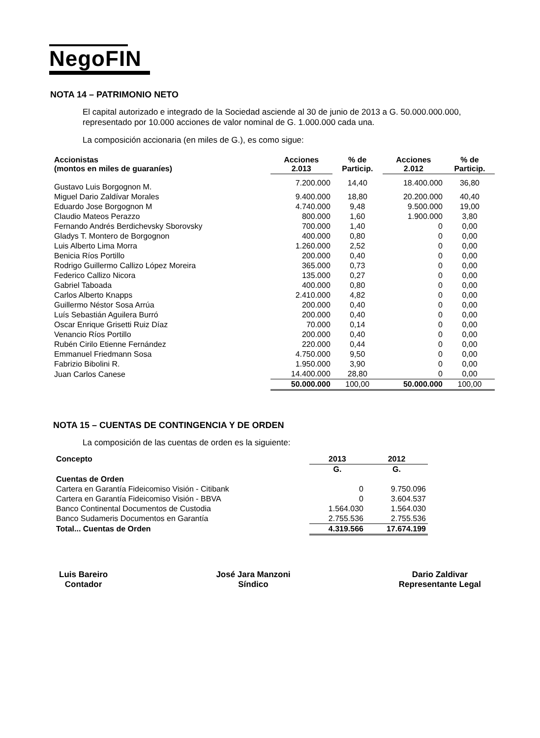NegoFIN
NOTA 14 – PATRIMONIO NETO
El capital autorizado e integrado de la Sociedad asciende al 30 de junio de 2013 a G. 50.000.000.000, representado por 10.000 acciones de valor nominal de G. 1.000.000 cada una.
La composición accionaria (en miles de G.), es como sigue:
| Accionistas (montos en miles de guaraníes) | Acciones 2.013 | % de Particip. | Acciones 2.012 | % de Particip. |
| --- | --- | --- | --- | --- |
| Gustavo Luis Borgognon M. | 7.200.000 | 14,40 | 18.400.000 | 36,80 |
| Miguel Dario Zaldívar Morales | 9.400.000 | 18,80 | 20.200.000 | 40,40 |
| Eduardo Jose Borgognon M | 4.740.000 | 9,48 | 9.500.000 | 19,00 |
| Claudio Mateos Perazzo | 800.000 | 1,60 | 1.900.000 | 3,80 |
| Fernando Andrés Berdichevsky Sborovsky | 700.000 | 1,40 | 0 | 0,00 |
| Gladys T. Montero de Borgognon | 400.000 | 0,80 | 0 | 0,00 |
| Luis Alberto Lima Morra | 1.260.000 | 2,52 | 0 | 0,00 |
| Benicia Ríos Portillo | 200.000 | 0,40 | 0 | 0,00 |
| Rodrigo Guillermo Callizo López Moreira | 365.000 | 0,73 | 0 | 0,00 |
| Federico Callizo Nicora | 135.000 | 0,27 | 0 | 0,00 |
| Gabriel Taboada | 400.000 | 0,80 | 0 | 0,00 |
| Carlos Alberto Knapps | 2.410.000 | 4,82 | 0 | 0,00 |
| Guillermo Néstor Sosa Arrúa | 200.000 | 0,40 | 0 | 0,00 |
| Luís Sebastián Aguilera Burró | 200.000 | 0,40 | 0 | 0,00 |
| Oscar Enrique Grisetti Ruiz Díaz | 70.000 | 0,14 | 0 | 0,00 |
| Venancio Ríos Portillo | 200.000 | 0,40 | 0 | 0,00 |
| Rubén Cirilo Etienne Fernández | 220.000 | 0,44 | 0 | 0,00 |
| Emmanuel Friedmann Sosa | 4.750.000 | 9,50 | 0 | 0,00 |
| Fabrizio Bibolini R. | 1.950.000 | 3,90 | 0 | 0,00 |
| Juan Carlos Canese | 14.400.000 | 28,80 | 0 | 0,00 |
| | 50.000.000 | 100,00 | 50.000.000 | 100,00 |
NOTA 15 – CUENTAS DE CONTINGENCIA Y DE ORDEN
La composición de las cuentas de orden es la siguiente:
| Concepto | 2013 | 2012 |
| --- | --- | --- |
| | G. | G. |
| Cuentas de Orden | | |
| Cartera en Garantía Fideicomiso Visión - Citibank | 0 | 9.750.096 |
| Cartera en Garantía Fideicomiso Visión - BBVA | 0 | 3.604.537 |
| Banco Continental Documentos de Custodia | 1.564.030 | 1.564.030 |
| Banco Sudameris Documentos en Garantía | 2.755.536 | 2.755.536 |
| Total... Cuentas de Orden | 4.319.566 | 17.674.199 |
Luis Bareiro
Contador
José Jara Manzoni
Síndico
Dario Zaldivar
Representante Legal